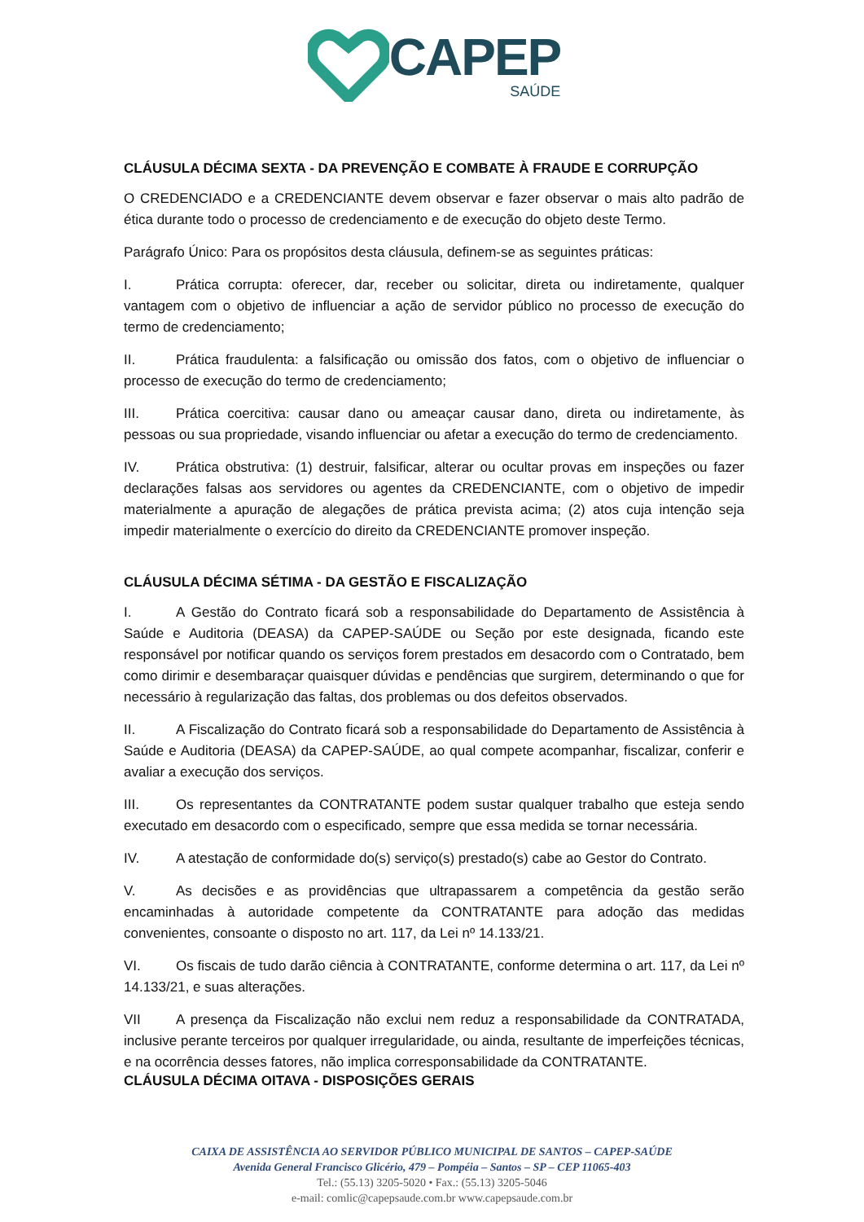CAPEP
SAÚDE
CLÁUSULA DÉCIMA SEXTA - DA PREVENÇÃO E COMBATE À FRAUDE E CORRUPÇÃO
O CREDENCIADO e a CREDENCIANTE devem observar e fazer observar o mais alto padrão de ética durante todo o processo de credenciamento e de execução do objeto deste Termo.
Parágrafo Único: Para os propósitos desta cláusula, definem-se as seguintes práticas:
I. Prática corrupta: oferecer, dar, receber ou solicitar, direta ou indiretamente, qualquer vantagem com o objetivo de influenciar a ação de servidor público no processo de execução do termo de credenciamento;
II. Prática fraudulenta: a falsificação ou omissão dos fatos, com o objetivo de influenciar o processo de execução do termo de credenciamento;
III. Prática coercitiva: causar dano ou ameaçar causar dano, direta ou indiretamente, às pessoas ou sua propriedade, visando influenciar ou afetar a execução do termo de credenciamento.
IV. Prática obstrutiva: (1) destruir, falsificar, alterar ou ocultar provas em inspeções ou fazer declarações falsas aos servidores ou agentes da CREDENCIANTE, com o objetivo de impedir materialmente a apuração de alegações de prática prevista acima; (2) atos cuja intenção seja impedir materialmente o exercício do direito da CREDENCIANTE promover inspeção.
CLÁUSULA DÉCIMA SÉTIMA - DA GESTÃO E FISCALIZAÇÃO
I. A Gestão do Contrato ficará sob a responsabilidade do Departamento de Assistência à Saúde e Auditoria (DEASA) da CAPEP-SAÚDE ou Seção por este designada, ficando este responsável por notificar quando os serviços forem prestados em desacordo com o Contratado, bem como dirimir e desembaraçar quaisquer dúvidas e pendências que surgirem, determinando o que for necessário à regularização das faltas, dos problemas ou dos defeitos observados.
II. A Fiscalização do Contrato ficará sob a responsabilidade do Departamento de Assistência à Saúde e Auditoria (DEASA) da CAPEP-SAÚDE, ao qual compete acompanhar, fiscalizar, conferir e avaliar a execução dos serviços.
III. Os representantes da CONTRATANTE podem sustar qualquer trabalho que esteja sendo executado em desacordo com o especificado, sempre que essa medida se tornar necessária.
IV. A atestação de conformidade do(s) serviço(s) prestado(s) cabe ao Gestor do Contrato.
V. As decisões e as providências que ultrapassarem a competência da gestão serão encaminhadas à autoridade competente da CONTRATANTE para adoção das medidas convenientes, consoante o disposto no art. 117, da Lei nº 14.133/21.
VI. Os fiscais de tudo darão ciência à CONTRATANTE, conforme determina o art. 117, da Lei nº 14.133/21, e suas alterações.
VII A presença da Fiscalização não exclui nem reduz a responsabilidade da CONTRATADA, inclusive perante terceiros por qualquer irregularidade, ou ainda, resultante de imperfeições técnicas, e na ocorrência desses fatores, não implica corresponsabilidade da CONTRATANTE.
CLÁUSULA DÉCIMA OITAVA - DISPOSIÇÕES GERAIS
CAIXA DE ASSISTÊNCIA AO SERVIDOR PÚBLICO MUNICIPAL DE SANTOS – CAPEP-SAÚDE
Avenida General Francisco Glicério, 479 – Pompéia – Santos – SP – CEP 11065-403
Tel.: (55.13) 3205-5020 • Fax.: (55.13) 3205-5046
e-mail: comlic@capepsaude.com.br www.capepsaude.com.br